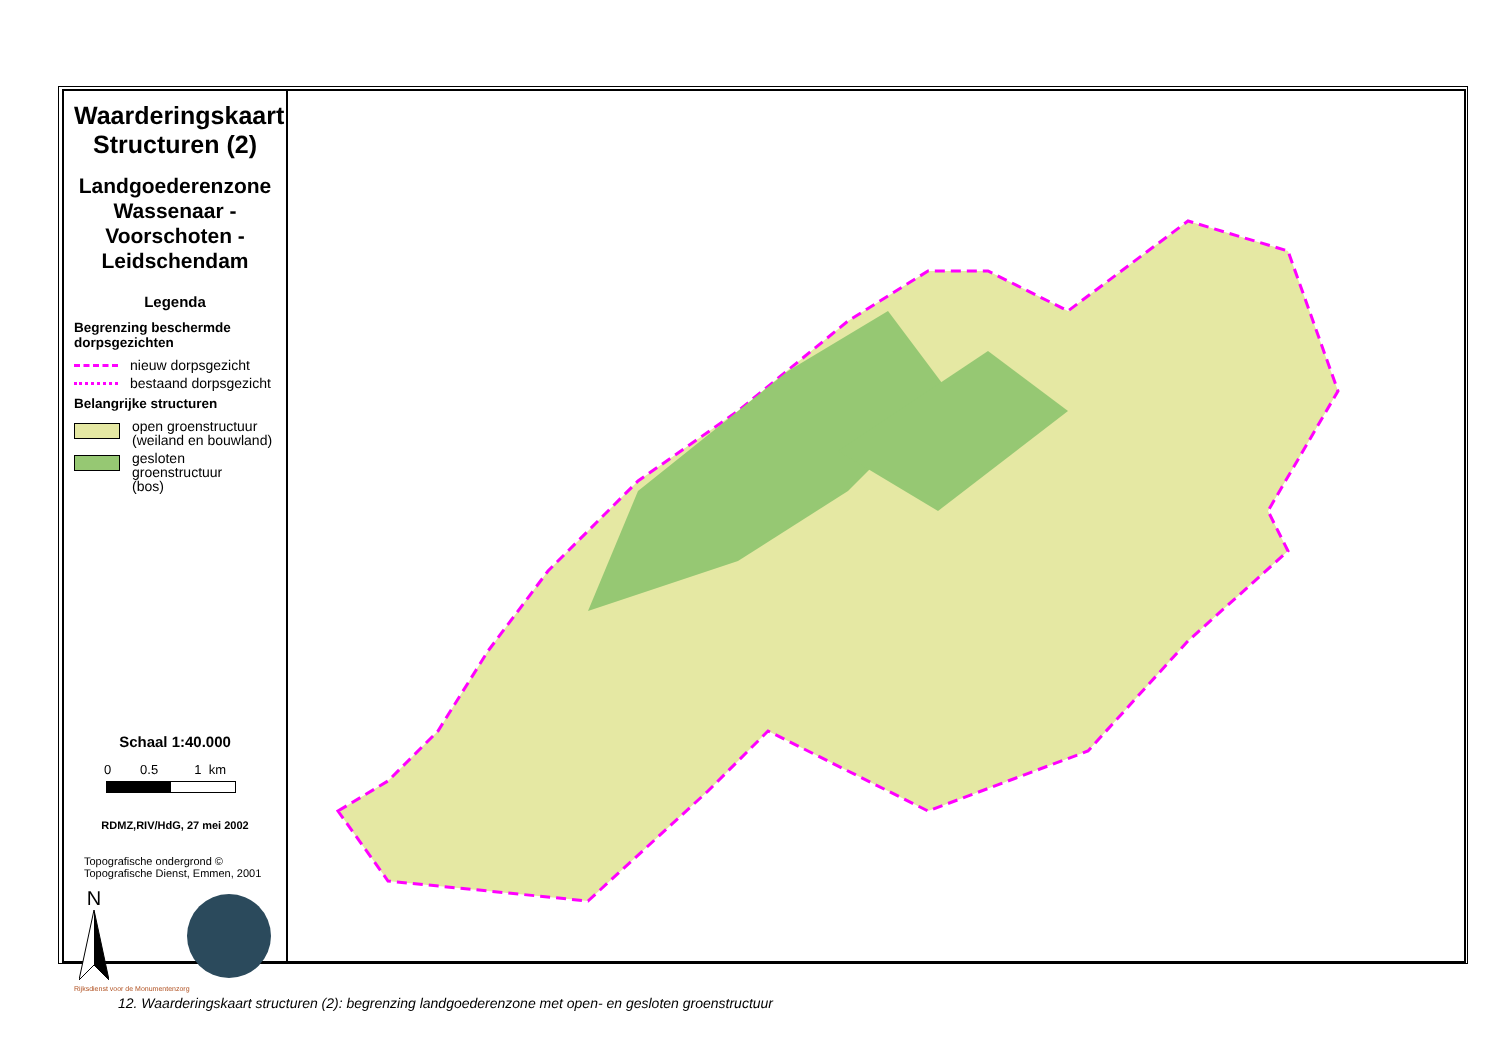Waarderingskaart Structuren (2)
Landgoederenzone Wassenaar - Voorschoten - Leidschendam
Legenda
Begrenzing beschermde dorpsgezichten
nieuw dorpsgezicht
bestaand dorpsgezicht
Belangrijke structuren
open groenstructuur
(weiland en bouwland)
gesloten groenstructuur
(bos)
Schaal 1:40.000
0 0.5 1 km
RDMZ,RIV/HdG, 27 mei 2002
Topografische ondergrond ©
Topografische Dienst, Emmen, 2001
N
Rijksdienst voor de Monumentenzorg
12. Waarderingskaart structuren (2): begrenzing landgoederenzone met open- en gesloten groenstructuur